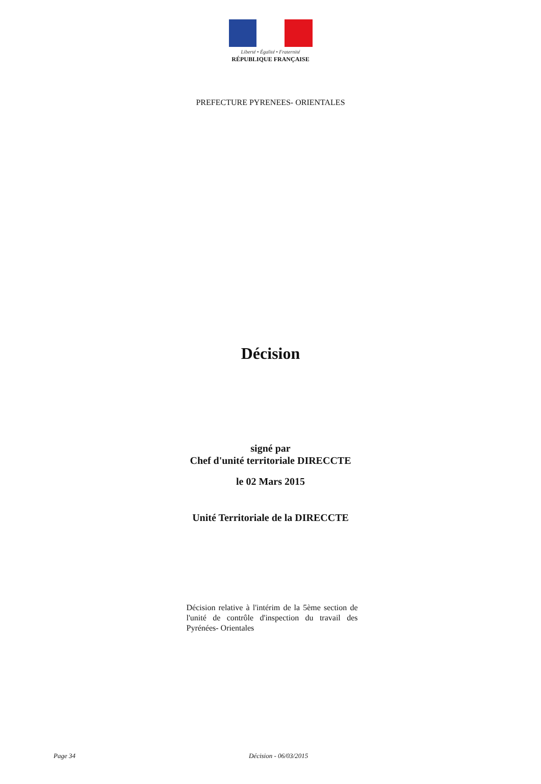Liberté • Égalité • Fraternité
RÉPUBLIQUE FRANÇAISE
PREFECTURE PYRENEES- ORIENTALES
Décision
signé par
Chef d'unité territoriale DIRECCTE
le 02 Mars 2015
Unité Territoriale de la DIRECCTE
Décision relative à l'intérim de la 5ème section de l'unité de contrôle d'inspection du travail des Pyrénées- Orientales
Page 34 Décision - 06/03/2015